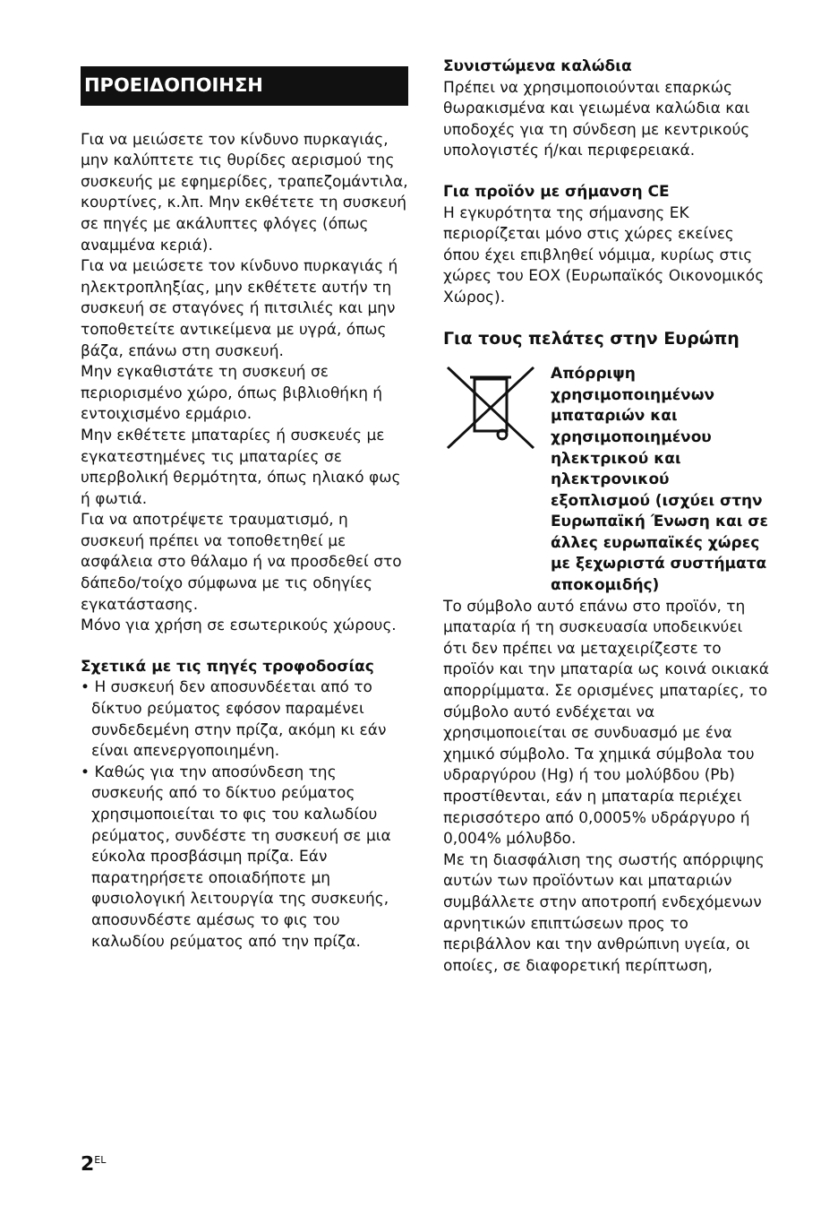ΠΡΟΕΙΔΟΠΟΙΗΣΗ
Για να μειώσετε τον κίνδυνο πυρκαγιάς, μην καλύπτετε τις θυρίδες αερισμού της συσκευής με εφημερίδες, τραπεζομάντιλα, κουρτίνες, κ.λπ. Μην εκθέτετε τη συσκευή σε πηγές με ακάλυπτες φλόγες (όπως αναμμένα κεριά).
Για να μειώσετε τον κίνδυνο πυρκαγιάς ή ηλεκτροπληξίας, μην εκθέτετε αυτήν τη συσκευή σε σταγόνες ή πιτσιλιές και μην τοποθετείτε αντικείμενα με υγρά, όπως βάζα, επάνω στη συσκευή.
Μην εγκαθιστάτε τη συσκευή σε περιορισμένο χώρο, όπως βιβλιοθήκη ή εντοιχισμένο ερμάριο.
Μην εκθέτετε μπαταρίες ή συσκευές με εγκατεστημένες τις μπαταρίες σε υπερβολική θερμότητα, όπως ηλιακό φως ή φωτιά.
Για να αποτρέψετε τραυματισμό, η συσκευή πρέπει να τοποθετηθεί με ασφάλεια στο θάλαμο ή να προσδεθεί στο δάπεδο/τοίχο σύμφωνα με τις οδηγίες εγκατάστασης.
Μόνο για χρήση σε εσωτερικούς χώρους.
Σχετικά με τις πηγές τροφοδοσίας
• Η συσκευή δεν αποσυνδέεται από το δίκτυο ρεύματος εφόσον παραμένει συνδεδεμένη στην πρίζα, ακόμη κι εάν είναι απενεργοποιημένη.
• Καθώς για την αποσύνδεση της συσκευής από το δίκτυο ρεύματος χρησιμοποιείται το φις του καλωδίου ρεύματος, συνδέστε τη συσκευή σε μια εύκολα προσβάσιμη πρίζα. Εάν παρατηρήσετε οποιαδήποτε μη φυσιολογική λειτουργία της συσκευής, αποσυνδέστε αμέσως το φις του καλωδίου ρεύματος από την πρίζα.
Συνιστώμενα καλώδια
Πρέπει να χρησιμοποιούνται επαρκώς θωρακισμένα και γειωμένα καλώδια και υποδοχές για τη σύνδεση με κεντρικούς υπολογιστές ή/και περιφερειακά.
Για προϊόν με σήμανση CE
Η εγκυρότητα της σήμανσης ΕΚ περιορίζεται μόνο στις χώρες εκείνες όπου έχει επιβληθεί νόμιμα, κυρίως στις χώρες του ΕΟΧ (Ευρωπαϊκός Οικονομικός Χώρος).
Για τους πελάτες στην Ευρώπη
Απόρριψη χρησιμοποιημένων μπαταριών και χρησιμοποιημένου ηλεκτρικού και ηλεκτρονικού εξοπλισμού (ισχύει στην Ευρωπαϊκή Ένωση και σε άλλες ευρωπαϊκές χώρες με ξεχωριστά συστήματα αποκομιδής)
Το σύμβολο αυτό επάνω στο προϊόν, τη μπαταρία ή τη συσκευασία υποδεικνύει ότι δεν πρέπει να μεταχειρίζεστε το προϊόν και την μπαταρία ως κοινά οικιακά απορρίμματα. Σε ορισμένες μπαταρίες, το σύμβολο αυτό ενδέχεται να χρησιμοποιείται σε συνδυασμό με ένα χημικό σύμβολο. Τα χημικά σύμβολα του υδραργύρου (Hg) ή του μολύβδου (Pb) προστίθενται, εάν η μπαταρία περιέχει περισσότερο από 0,0005% υδράργυρο ή 0,004% μόλυβδο.
Με τη διασφάλιση της σωστής απόρριψης αυτών των προϊόντων και μπαταριών συμβάλλετε στην αποτροπή ενδεχόμενων αρνητικών επιπτώσεων προς το περιβάλλον και την ανθρώπινη υγεία, οι οποίες, σε διαφορετική περίπτωση,
2<sup>EL</sup>